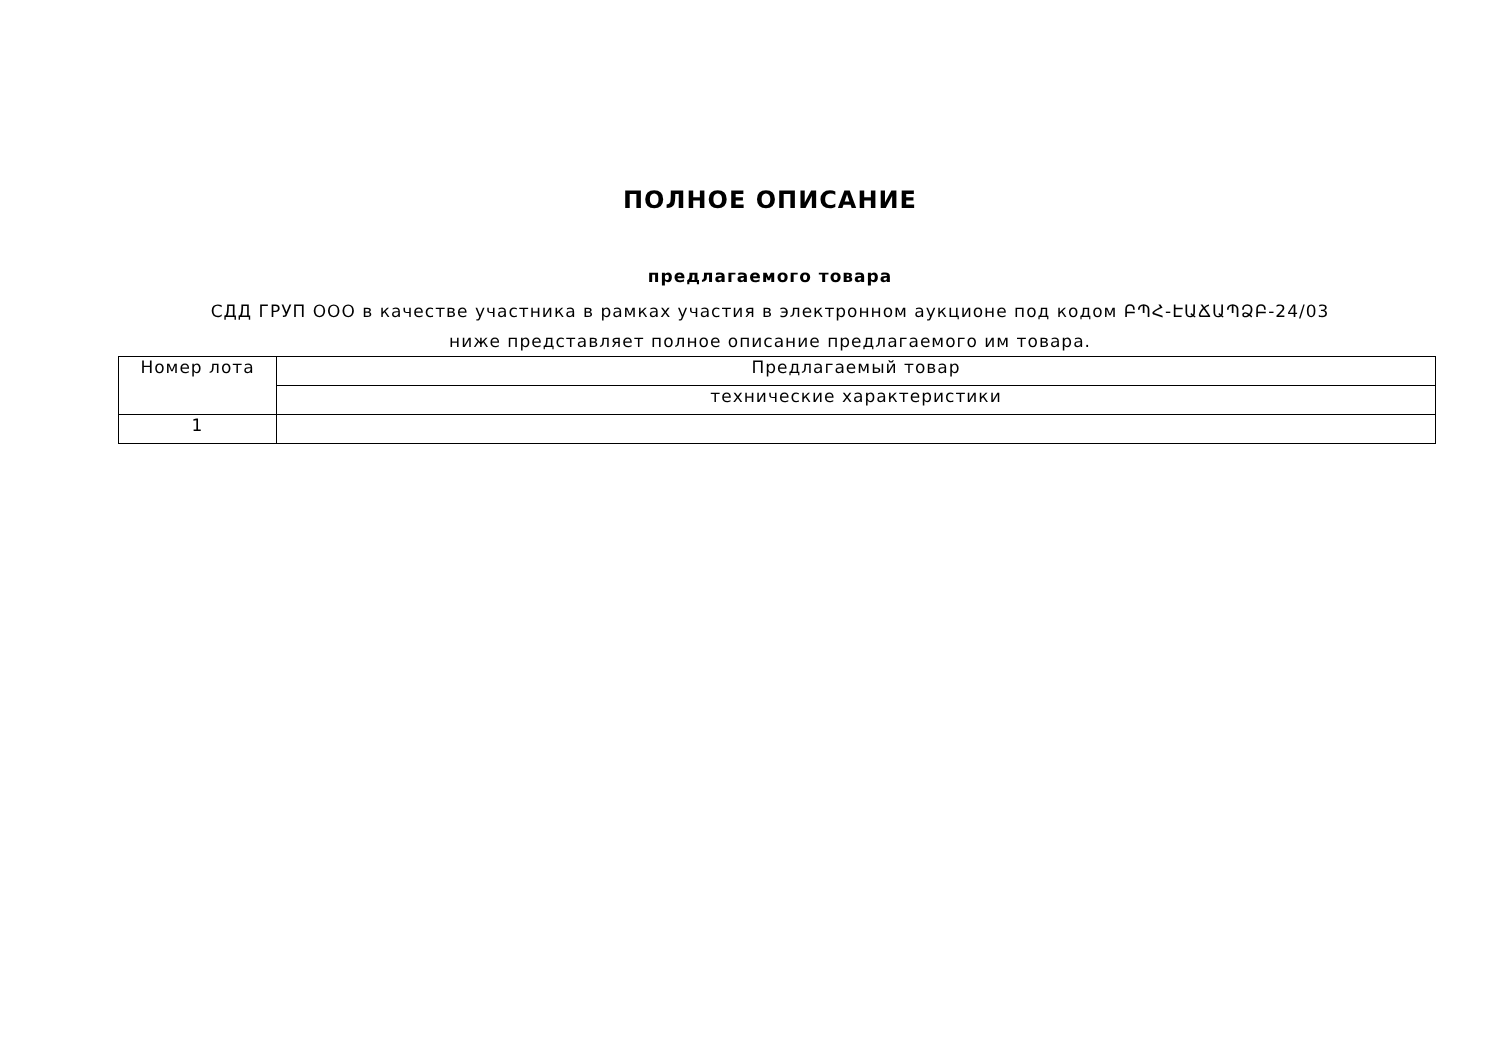ПОЛНОЕ ОПИСАНИЕ
предлагаемого товара
СДД ГРУП ООО в качестве участника в рамках участия в электронном аукционе под кодом ԲՊՀ-ԷԱՃԱՊՁԲ-24/03 ниже представляет полное описание предлагаемого им товара.
| Номер лота | Предлагаемый товар |
| | технические характеристики |
| 1 | |